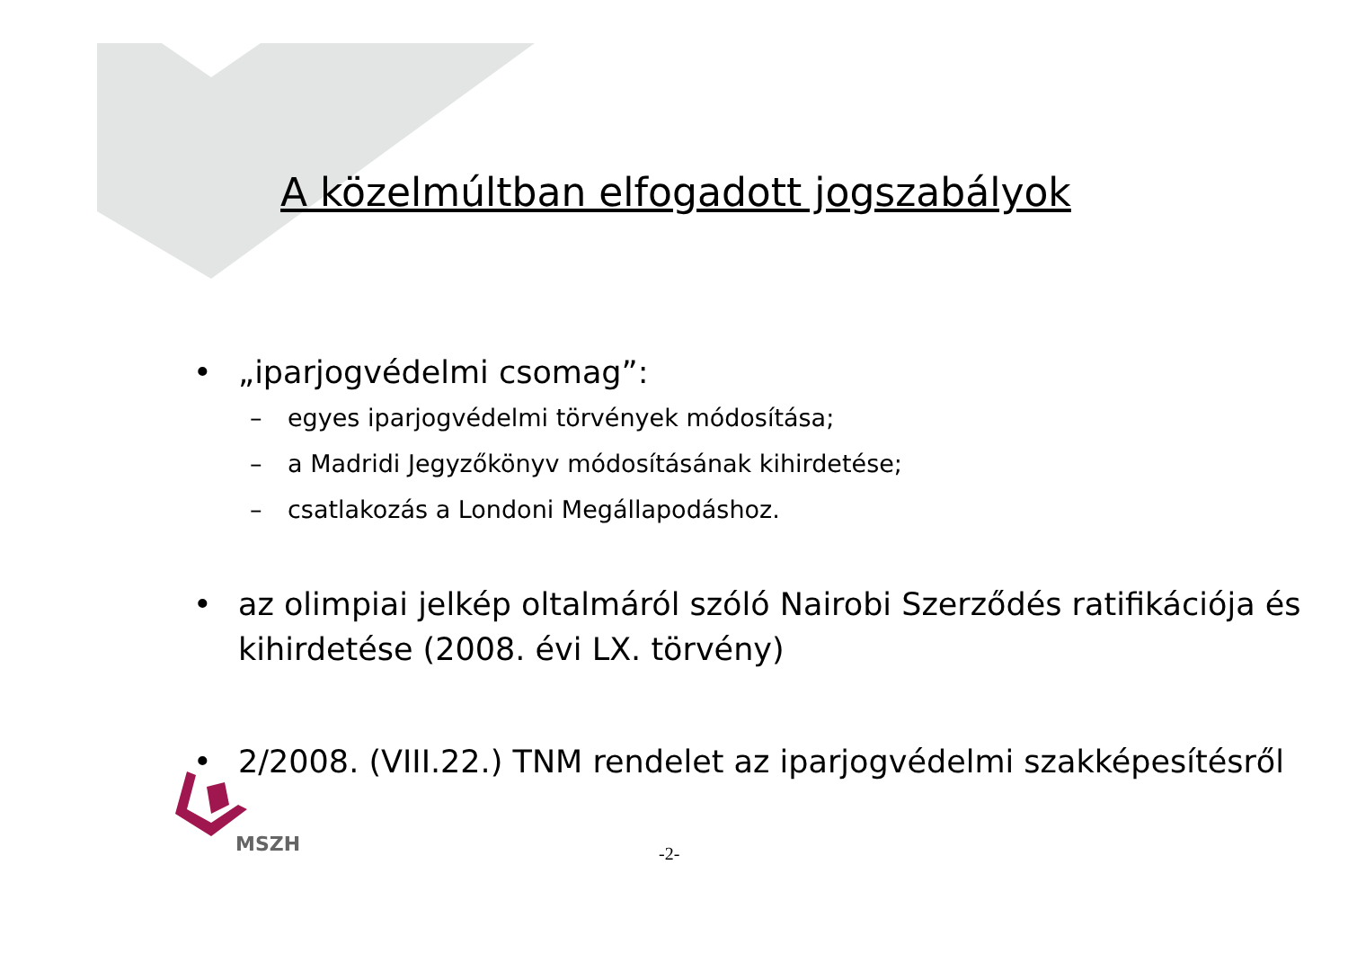A közelmúltban elfogadott jogszabályok
• „iparjogvédelmi csomag”:
– egyes iparjogvédelmi törvények módosítása;
– a Madridi Jegyzőkönyv módosításának kihirdetése;
– csatlakozás a Londoni Megállapodáshoz.
• az olimpiai jelkép oltalmáról szóló Nairobi Szerződés ratifikációja és kihirdetése (2008. évi LX. törvény)
• 2/2008. (VIII.22.) TNM rendelet az iparjogvédelmi szakképesítésről
MSZH
-2-